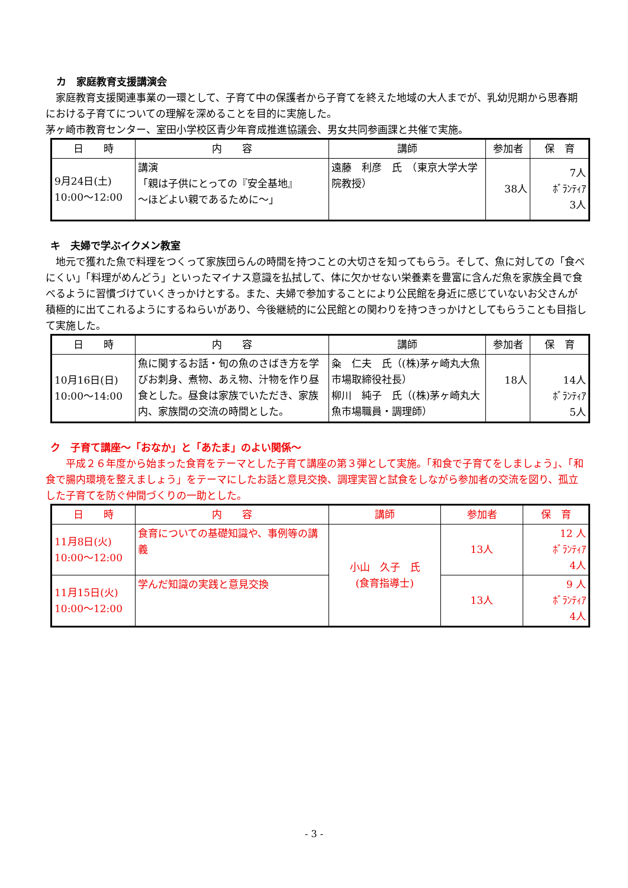カ　家庭教育支援講演会
　家庭教育支援関連事業の一環として、子育て中の保護者から子育てを終えた地域の大人までが、乳幼児期から思春期における子育てについての理解を深めることを目的に実施した。
茅ヶ崎市教育センター、室田小学校区青少年育成推進協議会、男女共同参画課と共催で実施。
| 日 時 | 内 容 | 講師 | 参加者 | 保 育 |
| --- | --- | --- | --- | --- |
| 9月24日(土) 10:00～12:00 | 講演 「親は子供にとっての『安全基地』 ～ほどよい親であるために～」 | 遠藤 利彦 氏 （東京大学大学院教授） | 38人 | 7人 ﾎﾞﾗﾝﾃｨｱ 3人 |
キ　夫婦で学ぶイクメン教室
　地元で獲れた魚で料理をつくって家族団らんの時間を持つことの大切さを知ってもらう。そして、魚に対しての「食べにくい」「料理がめんどう」といったマイナス意識を払拭して、体に欠かせない栄養素を豊富に含んだ魚を家族全員で食べるように習慣づけていくきっかけとする。また、夫婦で参加することにより公民館を身近に感じていないお父さんが積極的に出てこれるようにするねらいがあり、今後継続的に公民館との関わりを持つきっかけとしてもらうことも目指して実施した。
| 日 時 | 内 容 | 講師 | 参加者 | 保 育 |
| --- | --- | --- | --- | --- |
| 10月16日(日) 10:00～14:00 | 魚に関するお話・旬の魚のさばき方を学びお刺身、煮物、あえ物、汁物を作り昼食とした。昼食は家族でいただき、家族内、家族間の交流の時間とした。 | 粂 仁夫 氏（(株)茅ヶ崎丸大魚市場取締役社長） 柳川 純子 氏（(株)茅ヶ崎丸大魚市場職員・調理師） | 18人 | 14人 ﾎﾞﾗﾝﾃｨｱ 5人 |
ク　子育て講座～「おなか」と「あたま」のよい関係～
　　平成２６年度から始まった食育をテーマとした子育て講座の第３弾として実施。「和食で子育てをしましょう」、「和食で腸内環境を整えましょう」をテーマにしたお話と意見交換、調理実習と試食をしながら参加者の交流を図り、孤立した子育てを防ぐ仲間づくりの一助とした。
| 日 時 | 内 容 | 講師 | 参加者 | 保 育 |
| --- | --- | --- | --- | --- |
| 11月8日(火) 10:00～12:00 | 食育についての基礎知識や、事例等の講義 | 小山 久子 氏 (食育指導士) | 13人 | 12 人 ﾎﾞﾗﾝﾃｨｱ 4人 |
| 11月15日(火) 10:00～12:00 | 学んだ知識の実践と意見交換 | | 13人 | 9 人 ﾎﾞﾗﾝﾃｨｱ 4人 |
- 3 -